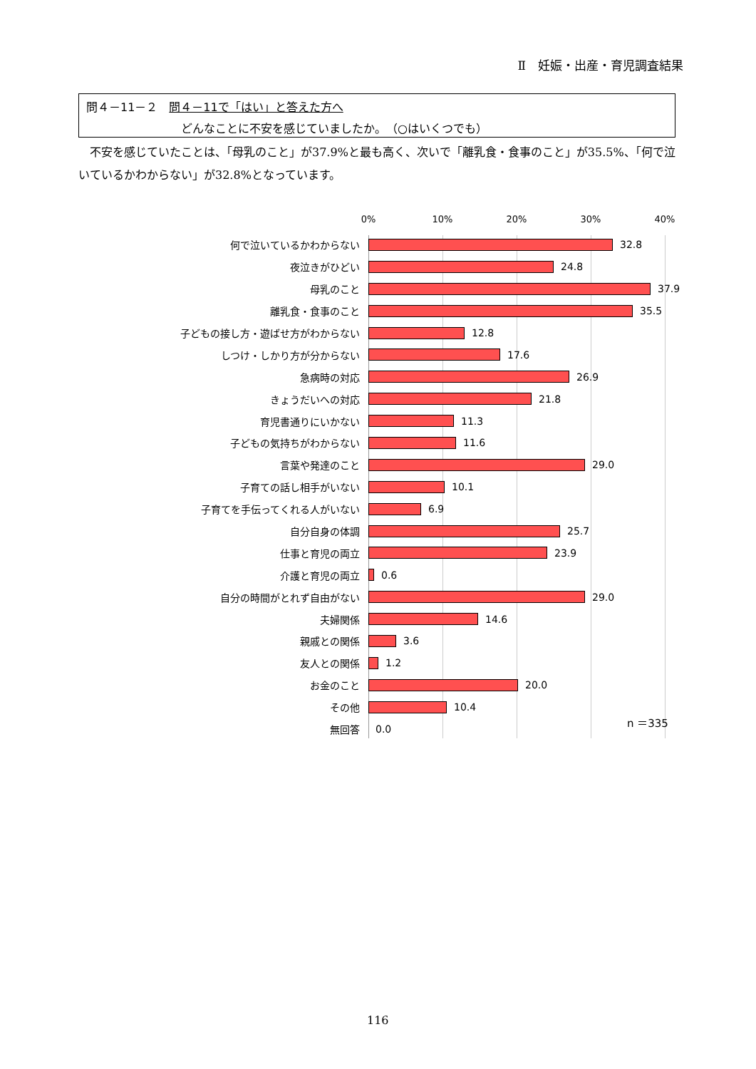Ⅱ　妊娠・出産・育児調査結果
問４－11－２　問４－11で「はい」と答えた方へ
どんなことに不安を感じていましたか。　（○はいくつでも）
　不安を感じていたことは、「母乳のこと」が37.9%と最も高く、次いで「離乳食・食事のこと」が35.5%、「何で泣いているかわからない」が32.8%となっています。
0% 10% 20% 30% 40%
何で泣いているかわからない 32.8
夜泣きがひどい 24.8
母乳のこと 37.9
離乳食・食事のこと 35.5
子どもの接し方・遊ばせ方がわからない 12.8
しつけ・しかり方が分からない 17.6
急病時の対応 26.9
きょうだいへの対応 21.8
育児書通りにいかない 11.3
子どもの気持ちがわからない 11.6
言葉や発達のこと 29.0
子育ての話し相手がいない 10.1
子育てを手伝ってくれる人がいない 6.9
自分自身の体調 25.7
仕事と育児の両立 23.9
介護と育児の両立 0.6
自分の時間がとれず自由がない 29.0
夫婦関係 14.6
親戚との関係 3.6
友人との関係 1.2
お金のこと 20.0
その他 10.4
無回答 0.0
n ＝335
116